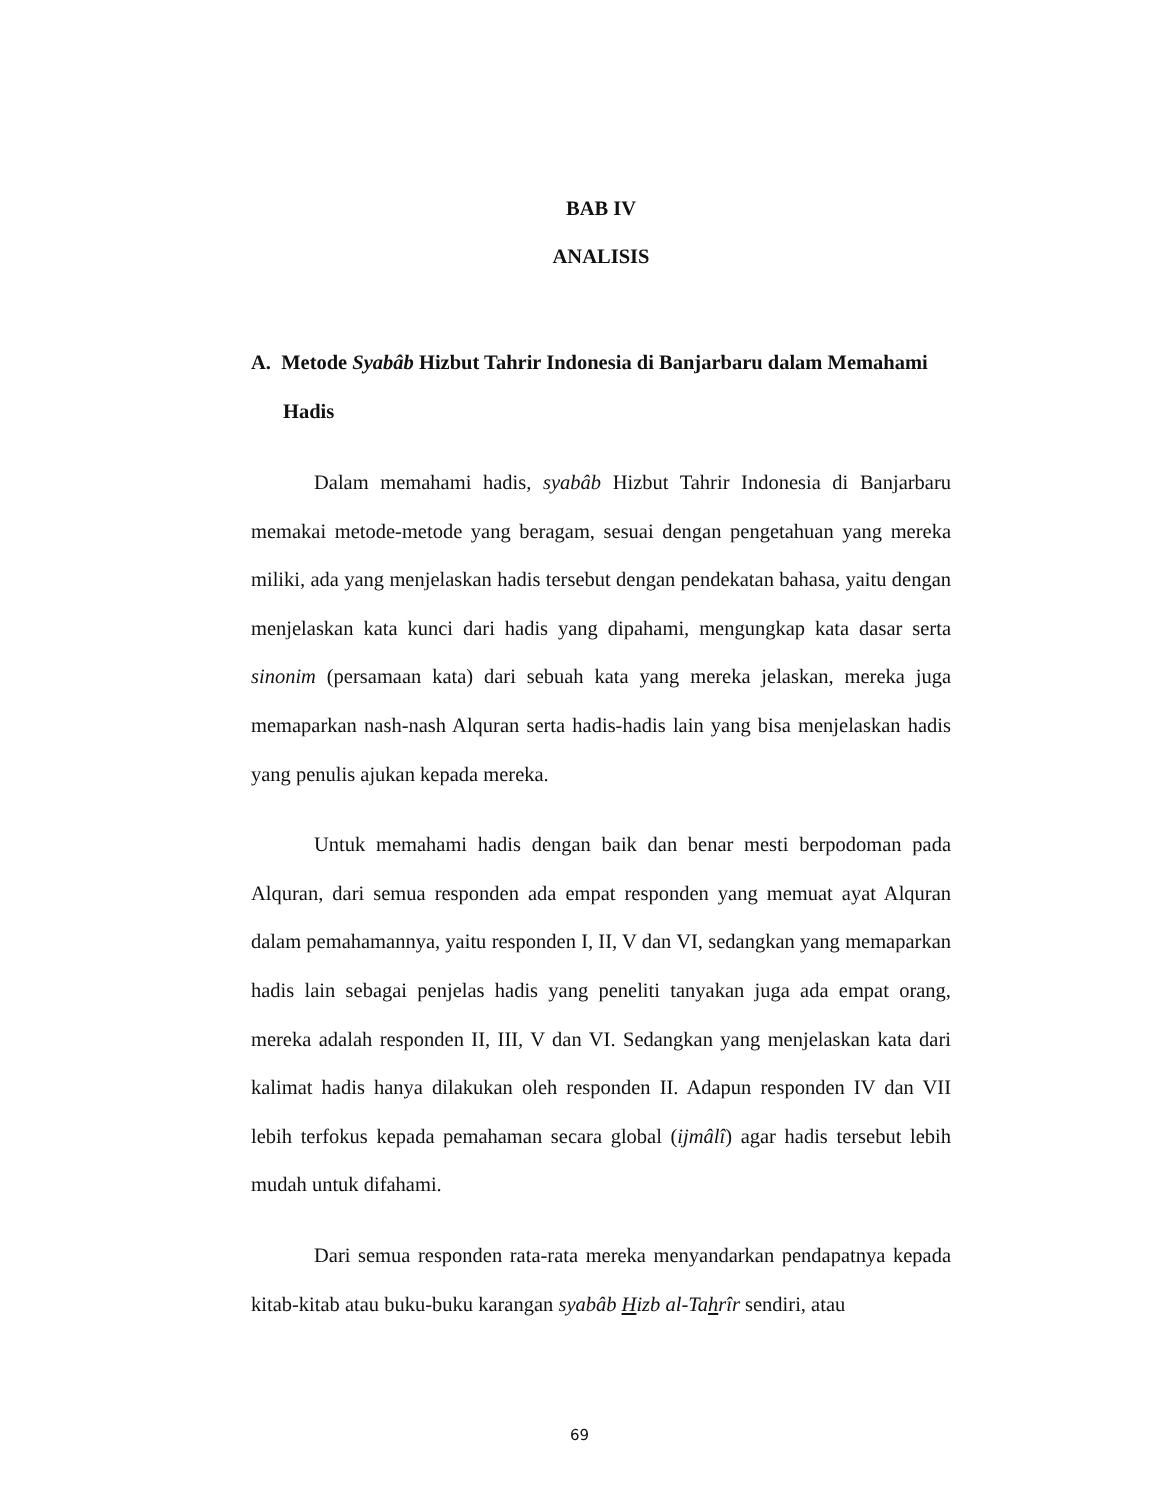BAB IV
ANALISIS
A. Metode Syabâb Hizbut Tahrir Indonesia di Banjarbaru dalam Memahami Hadis
Dalam memahami hadis, syabâb Hizbut Tahrir Indonesia di Banjarbaru memakai metode-metode yang beragam, sesuai dengan pengetahuan yang mereka miliki, ada yang menjelaskan hadis tersebut dengan pendekatan bahasa, yaitu dengan menjelaskan kata kunci dari hadis yang dipahami, mengungkap kata dasar serta sinonim (persamaan kata) dari sebuah kata yang mereka jelaskan, mereka juga memaparkan nash-nash Alquran serta hadis-hadis lain yang bisa menjelaskan hadis yang penulis ajukan kepada mereka.
Untuk memahami hadis dengan baik dan benar mesti berpodoman pada Alquran, dari semua responden ada empat responden yang memuat ayat Alquran dalam pemahamannya, yaitu responden I, II, V dan VI, sedangkan yang memaparkan hadis lain sebagai penjelas hadis yang peneliti tanyakan juga ada empat orang, mereka adalah responden II, III, V dan VI. Sedangkan yang menjelaskan kata dari kalimat hadis hanya dilakukan oleh responden II. Adapun responden IV dan VII lebih terfokus kepada pemahaman secara global (ijmâlî) agar hadis tersebut lebih mudah untuk difahami.
Dari semua responden rata-rata mereka menyandarkan pendapatnya kepada kitab-kitab atau buku-buku karangan syabâb Hizb al-Tahrîr sendiri, atau
69